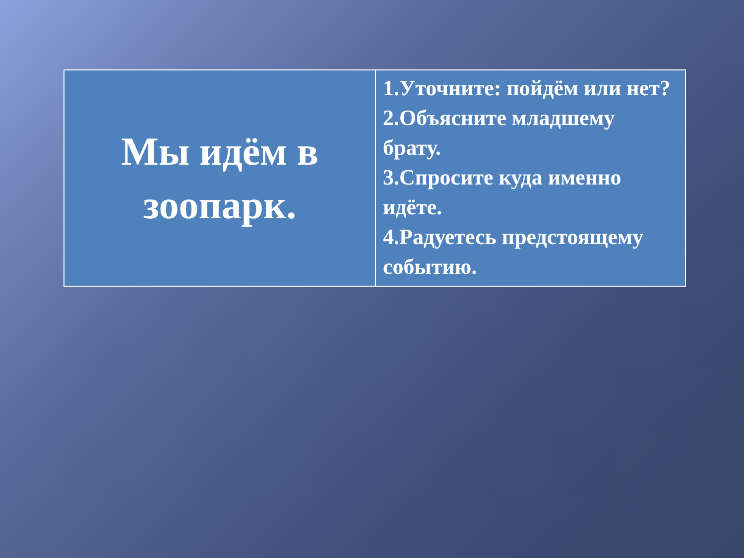| Мы идём в зоопарк. | 1.Уточните: пойдём или нет? 2.Объясните младшему брату. 3.Спросите куда именно идёте. 4.Радуетесь предстоящему событию. |